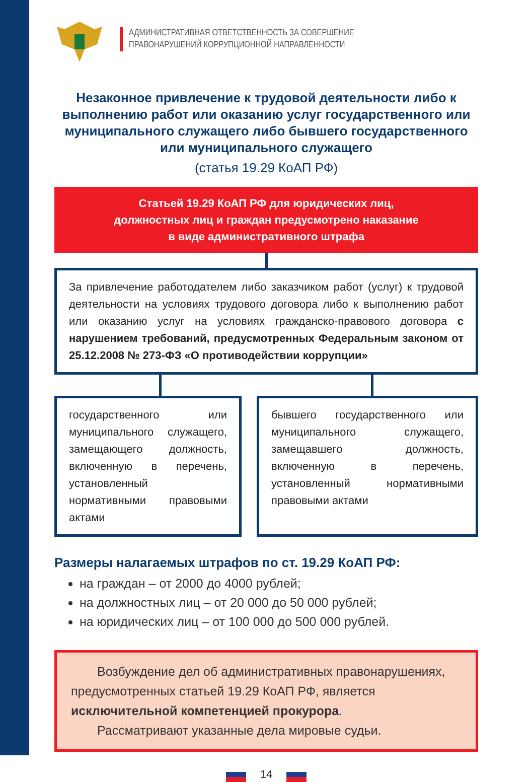АДМИНИСТРАТИВНАЯ ОТВЕТСТВЕННОСТЬ ЗА СОВЕРШЕНИЕ
ПРАВОНАРУШЕНИЙ КОРРУПЦИОННОЙ НАПРАВЛЕННОСТИ
Незаконное привлечение к трудовой деятельности либо к выполнению работ или оказанию услуг государственного или муниципального служащего либо бывшего государственного или муниципального служащего
(статья 19.29 КоАП РФ)
Статьей 19.29 КоАП РФ для юридических лиц,
должностных лиц и граждан предусмотрено наказание
в виде административного штрафа
За привлечение работодателем либо заказчиком работ (услуг) к трудовой деятельности на условиях трудового договора либо к выполнению работ или оказанию услуг на условиях гражданско-правового договора с нарушением требований, предусмотренных Федеральным законом от 25.12.2008 № 273-ФЗ «О противодействии коррупции»
государственного или муниципального служащего, замещающего должность, включенную в перечень, установленный нормативными правовыми актами
бывшего государственного или муниципального служащего, замещавшего должность, включенную в перечень, установленный нормативными правовыми актами
Размеры налагаемых штрафов по ст. 19.29 КоАП РФ:
на граждан – от 2000 до 4000 рублей;
на должностных лиц – от 20 000 до 50 000 рублей;
на юридических лиц – от 100 000 до 500 000 рублей.
Возбуждение дел об административных правонарушениях, предусмотренных статьей 19.29 КоАП РФ, является исключительной компетенцией прокурора.
Рассматривают указанные дела мировые судьи.
14